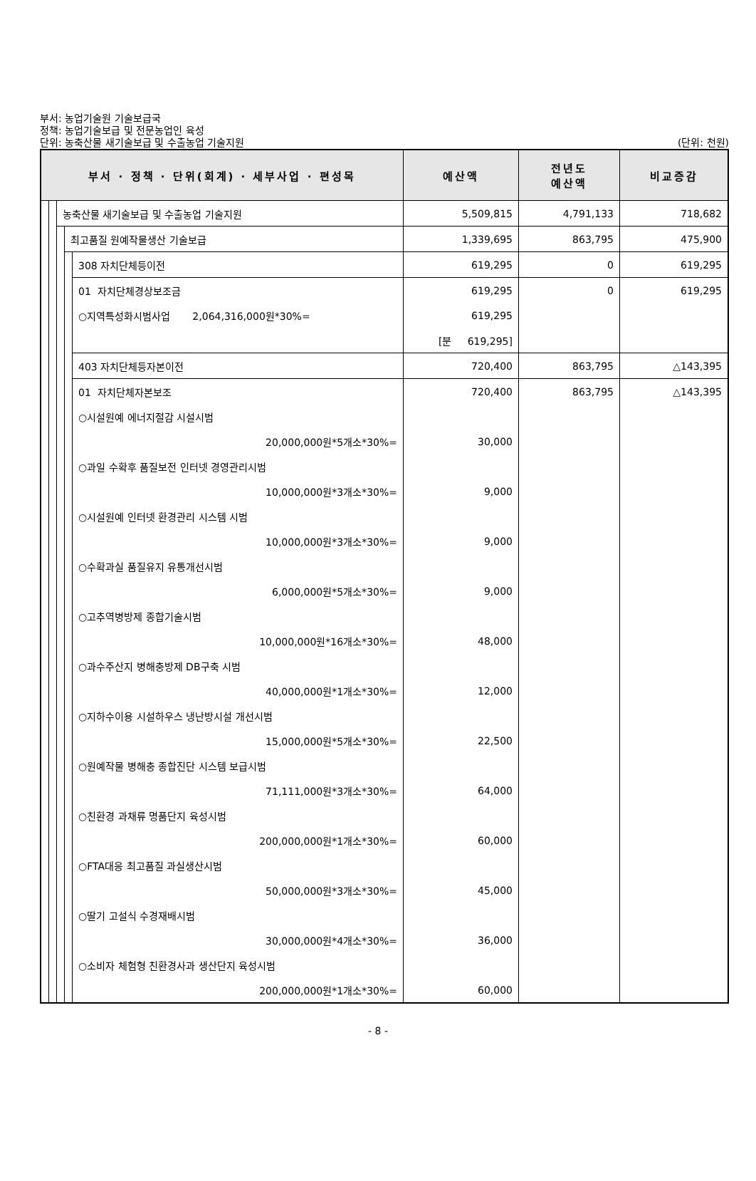부서: 농업기술원 기술보급국
정책: 농업기술보급 및 전문농업인 육성
단위: 농축산물 새기술보급 및 수출농업 기술지원
(단위: 천원)
| 부서 · 정책 · 단위(회계) · 세부사업 · 편성목 | | | | | 예산액 | 전년도 예산액 | 비교증감 |
| --- | --- | --- | --- | --- | --- | --- | --- |
| | | 농축산물 새기술보급 및 수출농업 기술지원 | | | 5,509,815 | 4,791,133 | 718,682 |
| | | | 최고품질 원예작물생산 기술보급 | | 1,339,695 | 863,795 | 475,900 |
| | | | | 308 자치단체등이전 | 619,295 | 0 | 619,295 |
| | | | | 01 자치단체경상보조금 | 619,295 | 0 | 619,295 |
| | | | | ○지역특성화시범사업 2,064,316,000원*30%= | 619,295 | | |
| | | | | | [분 619,295] | | |
| | | | | 403 자치단체등자본이전 | 720,400 | 863,795 | △143,395 |
| | | | | 01 자치단체자본보조 | 720,400 | 863,795 | △143,395 |
| | | | | ○시설원예 에너지절감 시설시범 | | | |
| | | | | 20,000,000원*5개소*30%= | 30,000 | | |
| | | | | ○과일 수확후 품질보전 인터넷 경영관리시범 | | | |
| | | | | 10,000,000원*3개소*30%= | 9,000 | | |
| | | | | ○시설원예 인터넷 환경관리 시스템 시범 | | | |
| | | | | 10,000,000원*3개소*30%= | 9,000 | | |
| | | | | ○수확과실 품질유지 유통개선시범 | | | |
| | | | | 6,000,000원*5개소*30%= | 9,000 | | |
| | | | | ○고추역병방제 종합기술시범 | | | |
| | | | | 10,000,000원*16개소*30%= | 48,000 | | |
| | | | | ○과수주산지 병해충방제 DB구축 시범 | | | |
| | | | | 40,000,000원*1개소*30%= | 12,000 | | |
| | | | | ○지하수이용 시설하우스 냉난방시설 개선시범 | | | |
| | | | | 15,000,000원*5개소*30%= | 22,500 | | |
| | | | | ○원예작물 병해충 종합진단 시스템 보급시범 | | | |
| | | | | 71,111,000원*3개소*30%= | 64,000 | | |
| | | | | ○친환경 과채류 명품단지 육성시범 | | | |
| | | | | 200,000,000원*1개소*30%= | 60,000 | | |
| | | | | ○FTA대응 최고품질 과실생산시범 | | | |
| | | | | 50,000,000원*3개소*30%= | 45,000 | | |
| | | | | ○딸기 고설식 수경재배시범 | | | |
| | | | | 30,000,000원*4개소*30%= | 36,000 | | |
| | | | | ○소비자 체험형 친환경사과 생산단지 육성시범 | | | |
| | | | | 200,000,000원*1개소*30%= | 60,000 | | |
- 8 -